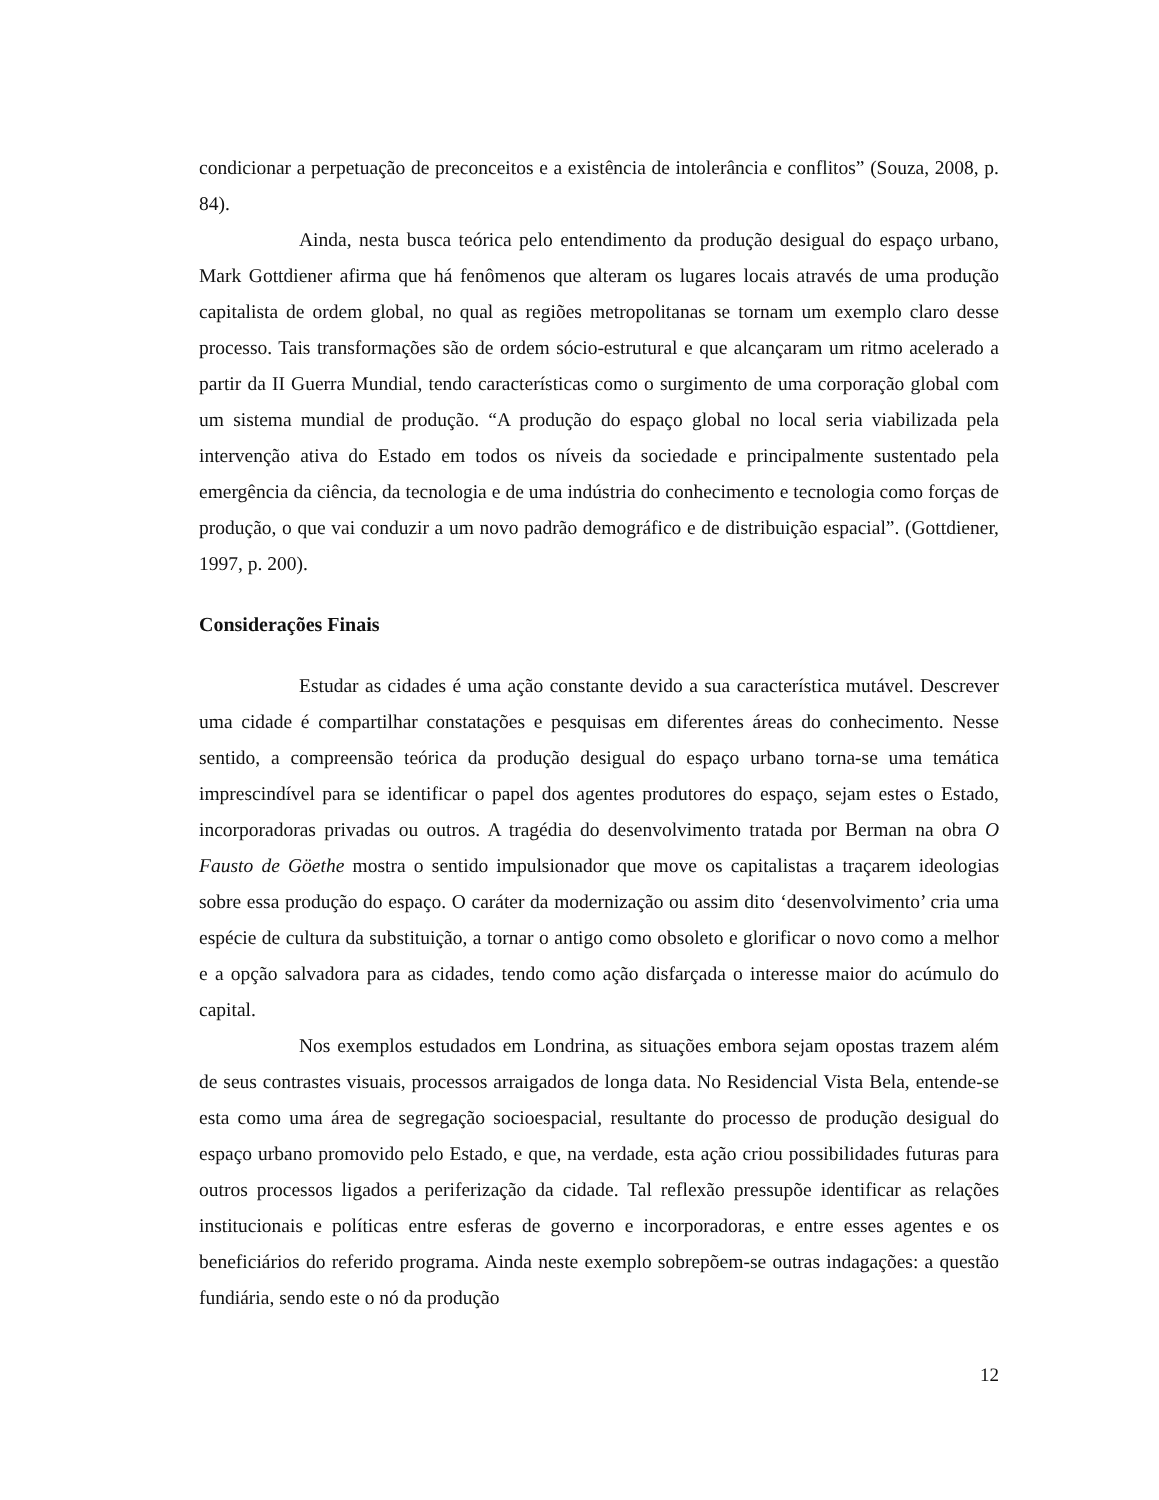condicionar a perpetuação de preconceitos e a existência de intolerância e conflitos” (Souza, 2008, p. 84).
Ainda, nesta busca teórica pelo entendimento da produção desigual do espaço urbano, Mark Gottdiener afirma que há fenômenos que alteram os lugares locais através de uma produção capitalista de ordem global, no qual as regiões metropolitanas se tornam um exemplo claro desse processo. Tais transformações são de ordem sócio-estrutural e que alcançaram um ritmo acelerado a partir da II Guerra Mundial, tendo características como o surgimento de uma corporação global com um sistema mundial de produção. “A produção do espaço global no local seria viabilizada pela intervenção ativa do Estado em todos os níveis da sociedade e principalmente sustentado pela emergência da ciência, da tecnologia e de uma indústria do conhecimento e tecnologia como forças de produção, o que vai conduzir a um novo padrão demográfico e de distribuição espacial”. (Gottdiener, 1997, p. 200).
Considerações Finais
Estudar as cidades é uma ação constante devido a sua característica mutável. Descrever uma cidade é compartilhar constatações e pesquisas em diferentes áreas do conhecimento. Nesse sentido, a compreensão teórica da produção desigual do espaço urbano torna-se uma temática imprescindível para se identificar o papel dos agentes produtores do espaço, sejam estes o Estado, incorporadoras privadas ou outros. A tragédia do desenvolvimento tratada por Berman na obra O Fausto de Göethe mostra o sentido impulsionador que move os capitalistas a traçarem ideologias sobre essa produção do espaço. O caráter da modernização ou assim dito ‘desenvolvimento’ cria uma espécie de cultura da substituição, a tornar o antigo como obsoleto e glorificar o novo como a melhor e a opção salvadora para as cidades, tendo como ação disfarçada o interesse maior do acúmulo do capital.
Nos exemplos estudados em Londrina, as situações embora sejam opostas trazem além de seus contrastes visuais, processos arraigados de longa data. No Residencial Vista Bela, entende-se esta como uma área de segregação socioespacial, resultante do processo de produção desigual do espaço urbano promovido pelo Estado, e que, na verdade, esta ação criou possibilidades futuras para outros processos ligados a periferização da cidade. Tal reflexão pressupõe identificar as relações institucionais e políticas entre esferas de governo e incorporadoras, e entre esses agentes e os beneficiários do referido programa. Ainda neste exemplo sobrepõem-se outras indagações: a questão fundiária, sendo este o nó da produção
12